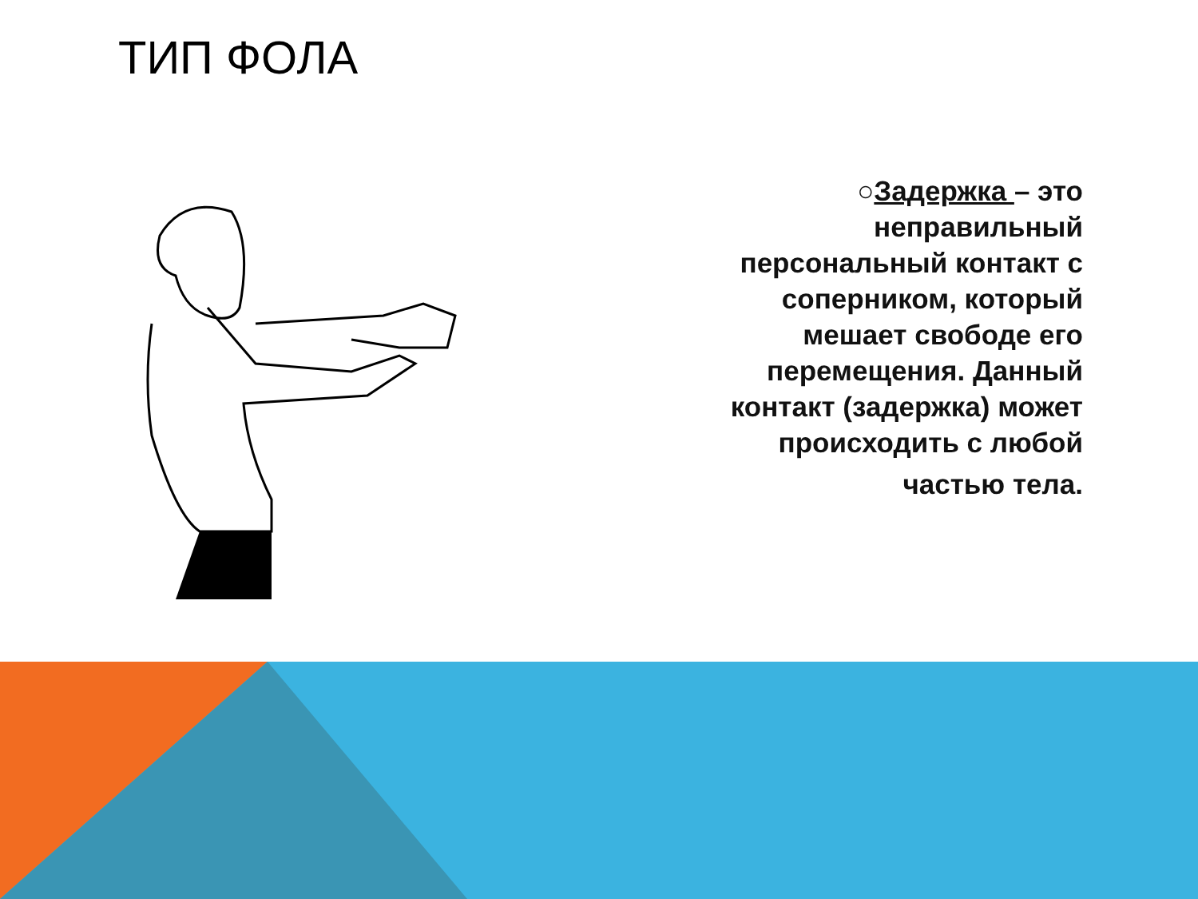ТИП ФОЛА
○Задержка – это неправильный персональный контакт с соперником, который мешает свободе его перемещения. Данный контакт (задержка) может происходить с любой
частью тела.